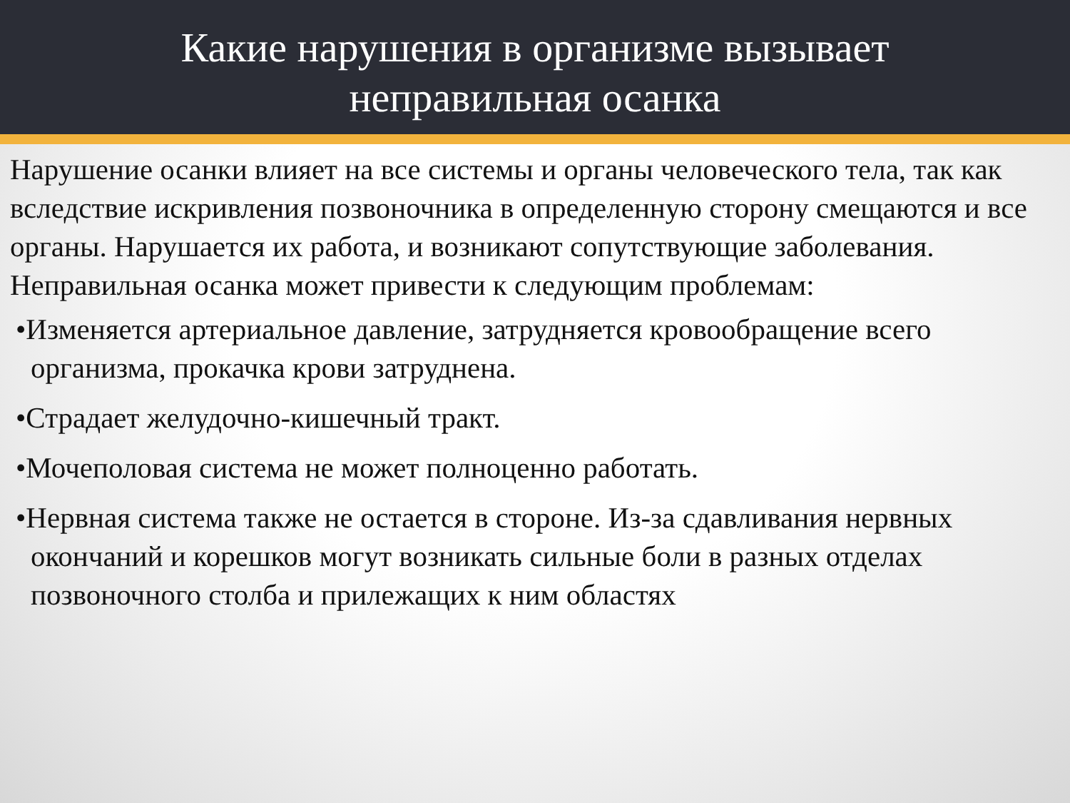Какие нарушения в организме вызывает
неправильная осанка
Нарушение осанки влияет на все системы и органы человеческого тела, так как вследствие искривления позвоночника в определенную сторону смещаются и все органы. Нарушается их работа, и возникают сопутствующие заболевания. Неправильная осанка может привести к следующим проблемам:
•Изменяется артериальное давление, затрудняется кровообращение всего организма, прокачка крови затруднена.
•Страдает желудочно-кишечный тракт.
•Мочеполовая система не может полноценно работать.
•Нервная система также не остается в стороне. Из-за сдавливания нервных окончаний и корешков могут возникать сильные боли в разных отделах позвоночного столба и прилежащих к ним областях